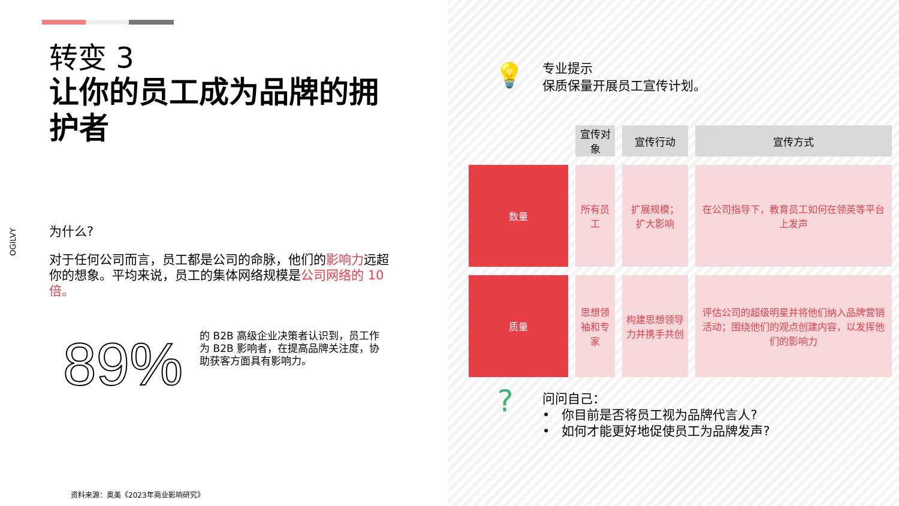转变 3
让你的员工成为品牌的拥护者
OGILVY
为什么?
对于任何公司而言，员工都是公司的命脉，他们的影响力远超你的想象。平均来说，员工的集体网络规模是公司网络的 10 倍。
89%
的 B2B 高级企业决策者认识到，员工作为 B2B 影响者，在提高品牌关注度，协助获客方面具有影响力。
资料来源：奥美《2023年商业影响研究》
💡
专业提示
保质保量开展员工宣传计划。
| | 宣传对象 | 宣传行动 | 宣传方式 |
| --- | --- | --- | --- |
| 数量 | 所有员工 | 扩展规模； 扩大影响 | 在公司指导下，教育员工如何在领英等平台上发声 |
| 质量 | 思想领袖和专家 | 构建思想领导力并携手共创 | 评估公司的超级明星并将他们纳入品牌营销活动；围绕他们的观点创建内容，以发挥他们的影响力 |
?
问问自己：
• 你目前是否将员工视为品牌代言人?
• 如何才能更好地促使员工为品牌发声?